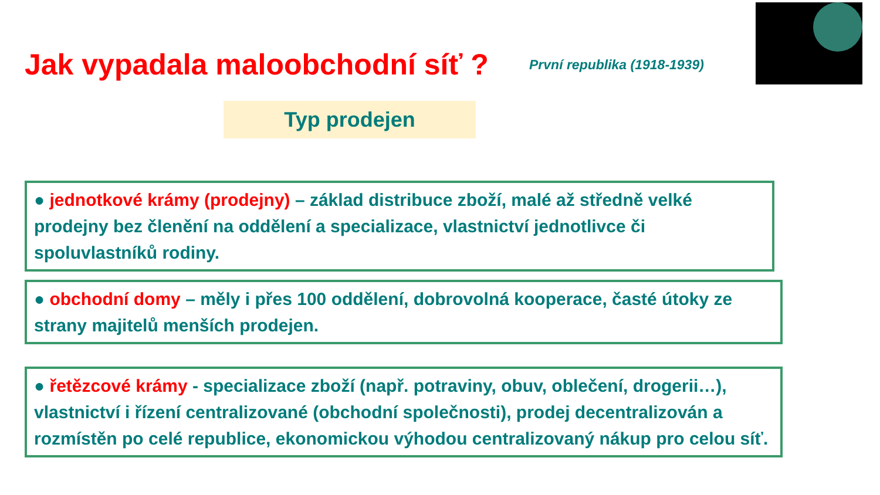Jak vypadala maloobchodní síť ?
První republika (1918-1939)
Typ prodejen
● jednotkové krámy (prodejny) – základ distribuce zboží, malé až středně velké prodejny bez členění na oddělení a specializace, vlastnictví jednotlivce či spoluvlastníků rodiny.
● obchodní domy – měly i přes 100 oddělení, dobrovolná kooperace, časté útoky ze strany majitelů menších prodejen.
● řetězcové krámy - specializace zboží (např. potraviny, obuv, oblečení, drogerii…), vlastnictví i řízení centralizované (obchodní společnosti), prodej decentralizován a rozmístěn po celé republice, ekonomickou výhodou centralizovaný nákup pro celou síť.